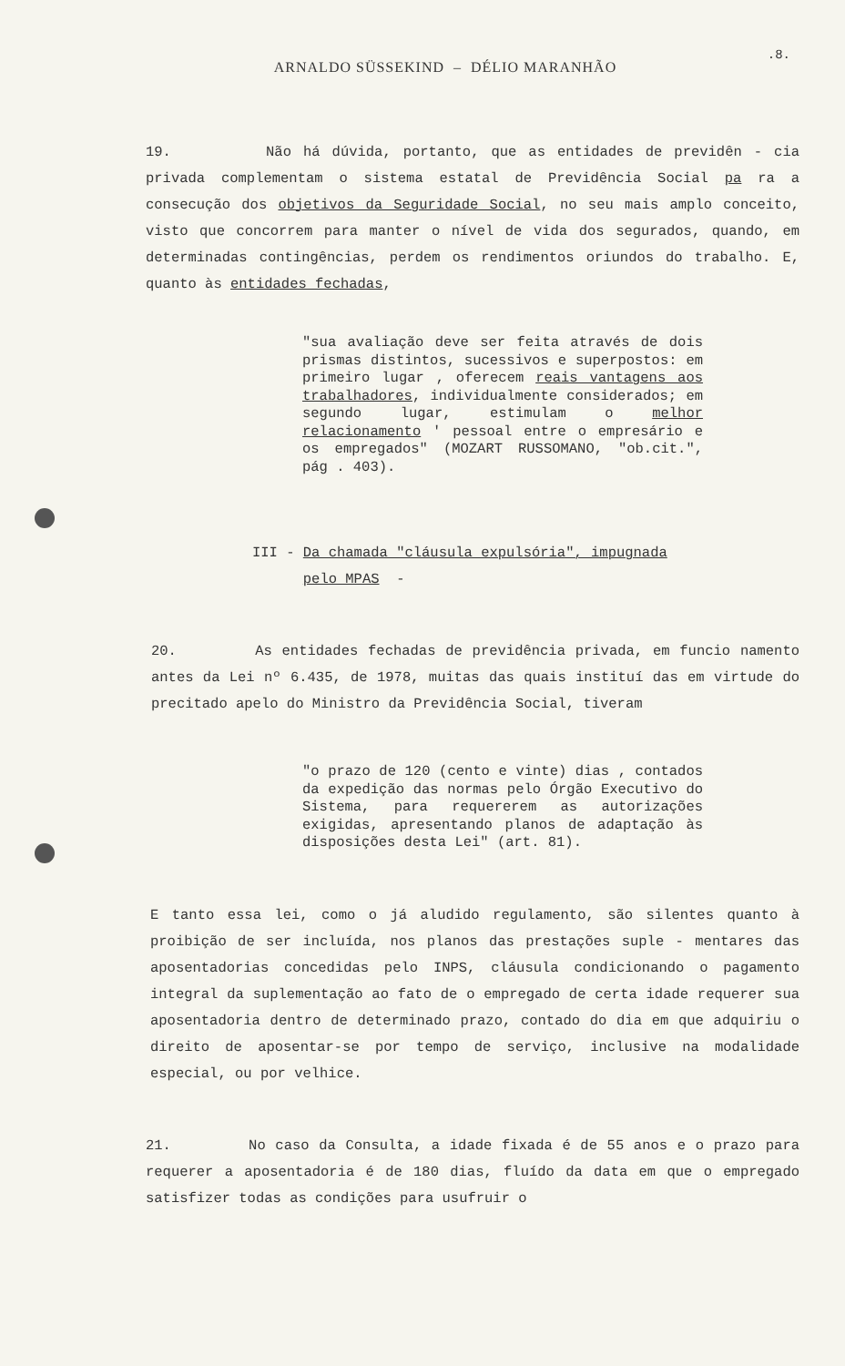.8.
ARNALDO SÜSSEKIND – DÉLIO MARANHÃO
19. Não há dúvida, portanto, que as entidades de previdên - cia privada complementam o sistema estatal de Previdência Social pa ra a consecução dos objetivos da Seguridade Social, no seu mais amplo conceito, visto que concorrem para manter o nível de vida dos segurados, quando, em determinadas contingências, perdem os rendimentos oriundos do trabalho. E, quanto às entidades fechadas,
"sua avaliação deve ser feita através de dois prismas distintos, sucessivos e superpostos: em primeiro lugar , oferecem reais vantagens aos trabalhadores, individualmente considerados; em segundo lugar, estimulam o melhor relacionamento ' pessoal entre o empresário e os empregados" (MOZART RUSSOMANO, "ob.cit.", pág . 403).
III - Da chamada "cláusula expulsória", impugnada
pelo MPAS -
20. As entidades fechadas de previdência privada, em funcio namento antes da Lei nº 6.435, de 1978, muitas das quais instituí das em virtude do precitado apelo do Ministro da Previdência Social, tiveram
"o prazo de 120 (cento e vinte) dias , contados da expedição das normas pelo Órgão Executivo do Sistema, para requererem as autorizações exigidas, apresentando planos de adaptação às disposições desta Lei" (art. 81).
E tanto essa lei, como o já aludido regulamento, são silentes quanto à proibição de ser incluída, nos planos das prestações suple - mentares das aposentadorias concedidas pelo INPS, cláusula condicionando o pagamento integral da suplementação ao fato de o empregado de certa idade requerer sua aposentadoria dentro de determinado prazo, contado do dia em que adquiriu o direito de aposentar-se por tempo de serviço, inclusive na modalidade especial, ou por velhice.
21. No caso da Consulta, a idade fixada é de 55 anos e o prazo para requerer a aposentadoria é de 180 dias, fluído da data em que o empregado satisfizer todas as condições para usufruir o